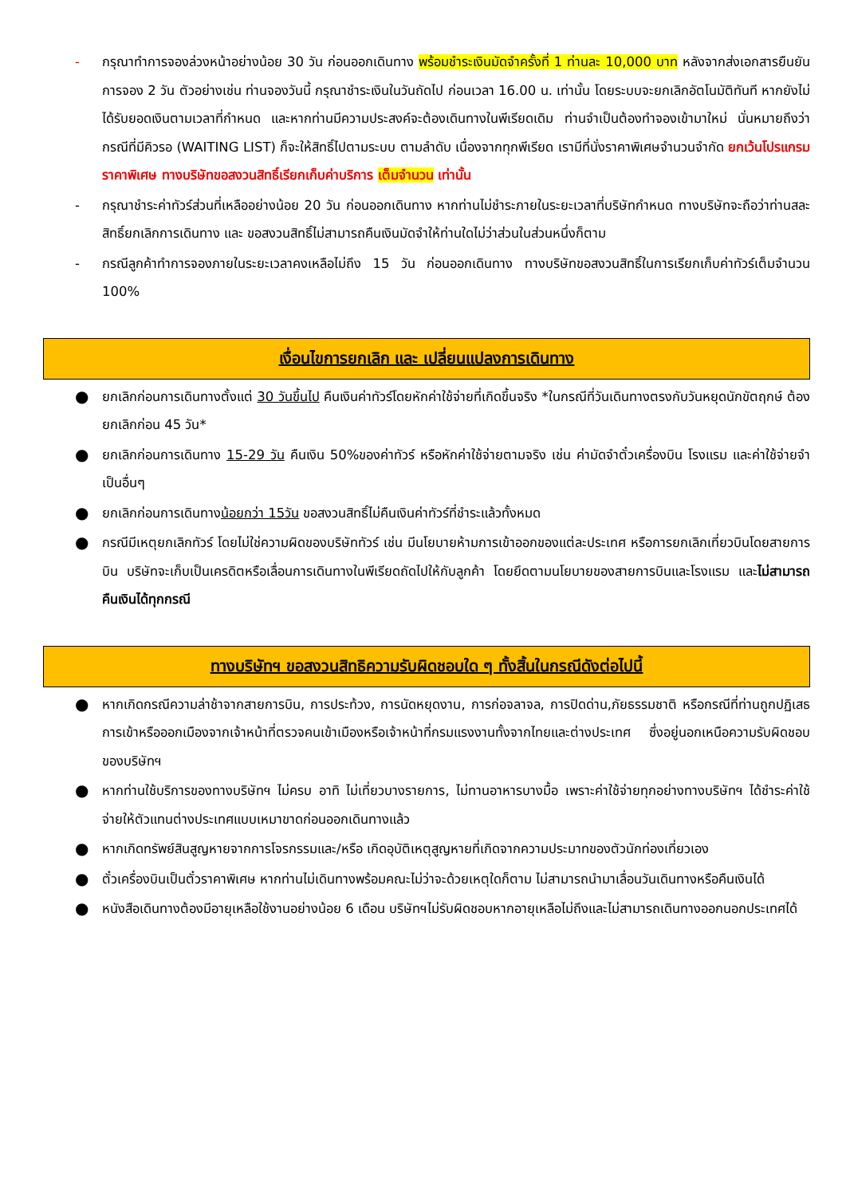- กรุณาทำการจองล่วงหน้าอย่างน้อย 30 วัน ก่อนออกเดินทาง พร้อมชำระเงินมัดจำครั้งที่ 1 ท่านละ 10,000 บาท หลังจากส่งเอกสารยืนยันการจอง 2 วัน ตัวอย่างเช่น ท่านจองวันนี้ กรุณาชำระเงินในวันถัดไป ก่อนเวลา 16.00 น. เท่านั้น โดยระบบจะยกเลิกอัตโนมัติทันที หากยังไม่ได้รับยอดเงินตามเวลาที่กำหนด และหากท่านมีความประสงค์จะต้องเดินทางในพีเรียดเดิม ท่านจำเป็นต้องทำจองเข้ามาใหม่ นั่นหมายถึงว่า กรณีที่มีคิวรอ (WAITING LIST) ก็จะให้สิทธิ์ไปตามระบบ ตามลำดับ เนื่องจากทุกพีเรียด เรามีที่นั่งราคาพิเศษจำนวนจำกัด ยกเว้นโปรแกรมราคาพิเศษ ทางบริษัทขอสงวนสิทธิ์เรียกเก็บค่าบริการ เต็มจำนวน เท่านั้น
- กรุณาชำระค่าทัวร์ส่วนที่เหลืออย่างน้อย 20 วัน ก่อนออกเดินทาง หากท่านไม่ชำระภายในระยะเวลาที่บริษัทกำหนด ทางบริษัทจะถือว่าท่านสละสิทธิ์ยกเลิกการเดินทาง และ ขอสงวนสิทธิ์ไม่สามารถคืนเงินมัดจำให้ท่านใดไม่ว่าส่วนในส่วนหนึ่งก็ตาม
- กรณีลูกค้าทำการจองภายในระยะเวลาคงเหลือไม่ถึง 15 วัน ก่อนออกเดินทาง ทางบริษัทขอสงวนสิทธิ์ในการเรียกเก็บค่าทัวร์เต็มจำนวน 100%
เงื่อนไขการยกเลิก และ เปลี่ยนแปลงการเดินทาง
●
ยกเลิกก่อนการเดินทางตั้งแต่ 30 วันขึ้นไป คืนเงินค่าทัวร์โดยหักค่าใช้จ่ายที่เกิดขึ้นจริง *ในกรณีที่วันเดินทางตรงกับวันหยุดนักขัตฤกษ์ ต้องยกเลิกก่อน 45 วัน*
●
ยกเลิกก่อนการเดินทาง 15-29 วัน คืนเงิน 50%ของค่าทัวร์ หรือหักค่าใช้จ่ายตามจริง เช่น ค่ามัดจำตั๋วเครื่องบิน โรงแรม และค่าใช้จ่ายจำเป็นอื่นๆ
●
ยกเลิกก่อนการเดินทางน้อยกว่า 15วัน ขอสงวนสิทธิ์ไม่คืนเงินค่าทัวร์ที่ชำระแล้วทั้งหมด
●
กรณีมีเหตุยกเลิกทัวร์ โดยไม่ใช่ความผิดของบริษัททัวร์ เช่น มีนโยบายห้ามการเข้าออกของแต่ละประเทศ หรือการยกเลิกเที่ยวบินโดยสายการบิน บริษัทจะเก็บเป็นเครดิตหรือเลื่อนการเดินทางในพีเรียดถัดไปให้กับลูกค้า โดยยึดตามนโยบายของสายการบินและโรงแรม และไม่สามารถคืนเงินได้ทุกกรณี
ทางบริษัทฯ ขอสงวนสิทธิความรับผิดชอบใด ๆ ทั้งสิ้นในกรณีดังต่อไปนี้
●
หากเกิดกรณีความล่าช้าจากสายการบิน, การประท้วง, การนัดหยุดงาน, การก่อจลาจล, การปิดด่าน,ภัยธรรมชาติ หรือกรณีที่ท่านถูกปฏิเสธการเข้าหรือออกเมืองจากเจ้าหน้าที่ตรวจคนเข้าเมืองหรือเจ้าหน้าที่กรมแรงงานทั้งจากไทยและต่างประเทศ ซึ่งอยู่นอกเหนือความรับผิดชอบของบริษัทฯ
●
หากท่านใช้บริการของทางบริษัทฯ ไม่ครบ อาทิ ไม่เที่ยวบางรายการ, ไม่ทานอาหารบางมื้อ เพราะค่าใช้จ่ายทุกอย่างทางบริษัทฯ ได้ชำระค่าใช้จ่ายให้ตัวแทนต่างประเทศแบบเหมาขาดก่อนออกเดินทางแล้ว
●
หากเกิดทรัพย์สินสูญหายจากการโจรกรรมและ/หรือ เกิดอุบัติเหตุสูญหายที่เกิดจากความประมาทของตัวนักท่องเที่ยวเอง
●
ตั๋วเครื่องบินเป็นตั๋วราคาพิเศษ หากท่านไม่เดินทางพร้อมคณะไม่ว่าจะด้วยเหตุใดก็ตาม ไม่สามารถนำมาเลื่อนวันเดินทางหรือคืนเงินได้
●
หนังสือเดินทางต้องมีอายุเหลือใช้งานอย่างน้อย 6 เดือน บริษัทฯไม่รับผิดชอบหากอายุเหลือไม่ถึงและไม่สามารถเดินทางออกนอกประเทศได้